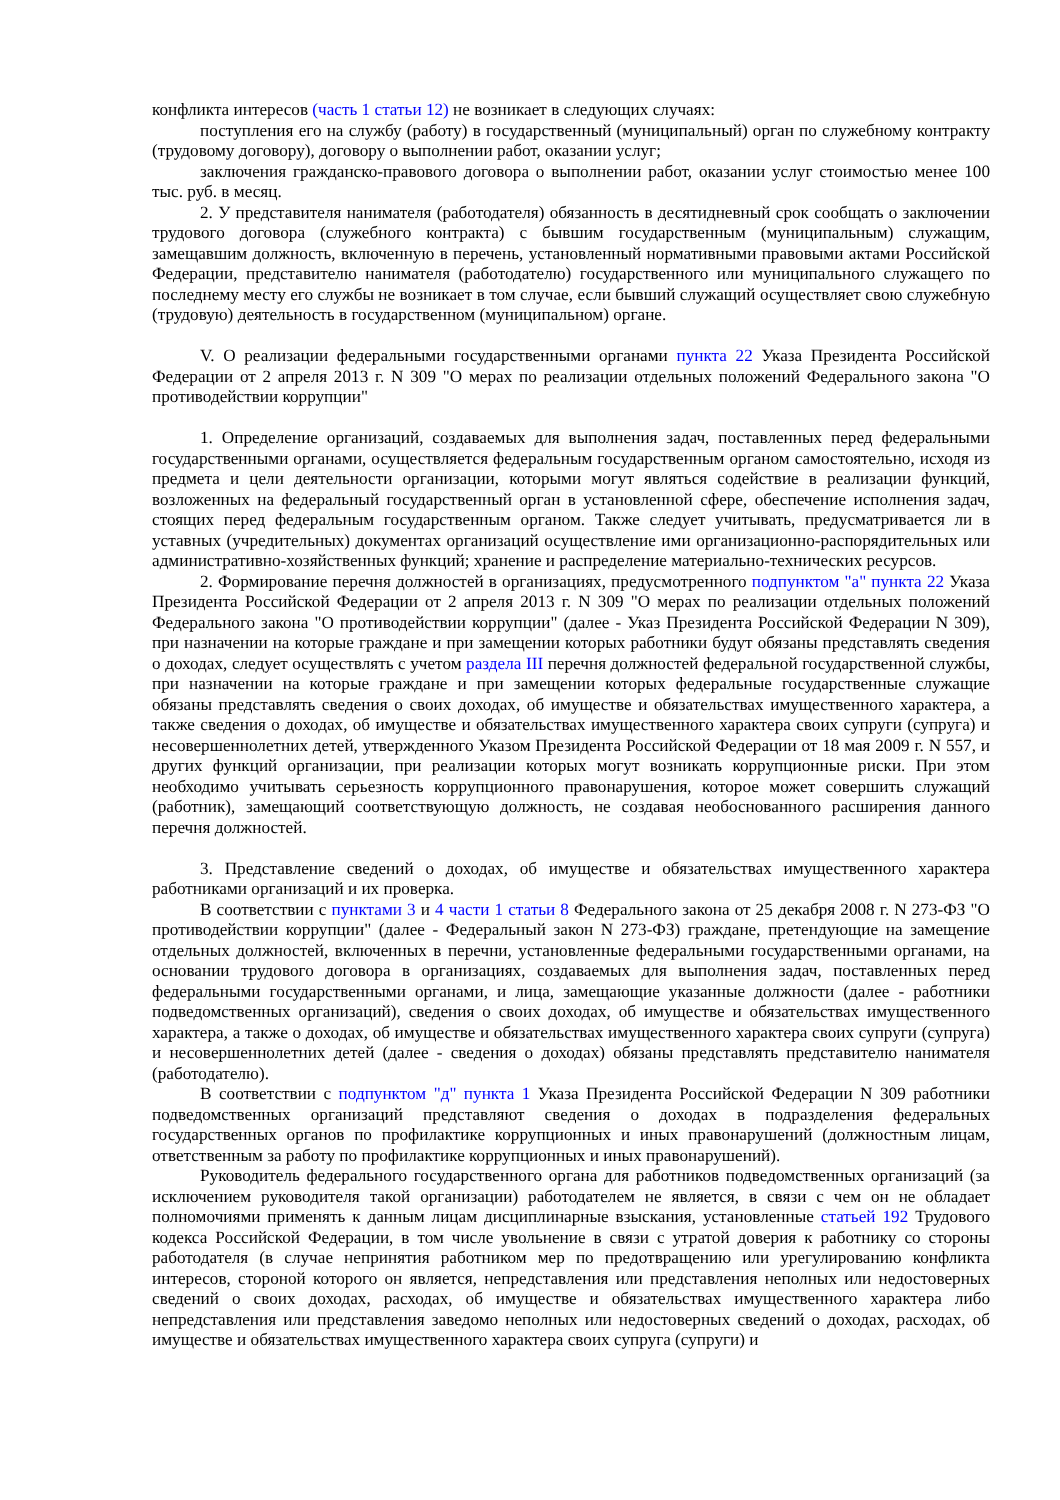конфликта интересов (часть 1 статьи 12) не возникает в следующих случаях:
поступления его на службу (работу) в государственный (муниципальный) орган по служебному контракту (трудовому договору), договору о выполнении работ, оказании услуг;
заключения гражданско-правового договора о выполнении работ, оказании услуг стоимостью менее 100 тыс. руб. в месяц.
2. У представителя нанимателя (работодателя) обязанность в десятидневный срок сообщать о заключении трудового договора (служебного контракта) с бывшим государственным (муниципальным) служащим, замещавшим должность, включенную в перечень, установленный нормативными правовыми актами Российской Федерации, представителю нанимателя (работодателю) государственного или муниципального служащего по последнему месту его службы не возникает в том случае, если бывший служащий осуществляет свою служебную (трудовую) деятельность в государственном (муниципальном) органе.
V. О реализации федеральными государственными органами пункта 22 Указа Президента Российской Федерации от 2 апреля 2013 г. N 309 "О мерах по реализации отдельных положений Федерального закона "О противодействии коррупции"
1. Определение организаций, создаваемых для выполнения задач, поставленных перед федеральными государственными органами, осуществляется федеральным государственным органом самостоятельно, исходя из предмета и цели деятельности организации, которыми могут являться содействие в реализации функций, возложенных на федеральный государственный орган в установленной сфере, обеспечение исполнения задач, стоящих перед федеральным государственным органом. Также следует учитывать, предусматривается ли в уставных (учредительных) документах организаций осуществление ими организационно-распорядительных или административно-хозяйственных функций; хранение и распределение материально-технических ресурсов.
2. Формирование перечня должностей в организациях, предусмотренного подпунктом "а" пункта 22 Указа Президента Российской Федерации от 2 апреля 2013 г. N 309 "О мерах по реализации отдельных положений Федерального закона "О противодействии коррупции" (далее - Указ Президента Российской Федерации N 309), при назначении на которые граждане и при замещении которых работники будут обязаны представлять сведения о доходах, следует осуществлять с учетом раздела III перечня должностей федеральной государственной службы, при назначении на которые граждане и при замещении которых федеральные государственные служащие обязаны представлять сведения о своих доходах, об имуществе и обязательствах имущественного характера, а также сведения о доходах, об имуществе и обязательствах имущественного характера своих супруги (супруга) и несовершеннолетних детей, утвержденного Указом Президента Российской Федерации от 18 мая 2009 г. N 557, и других функций организации, при реализации которых могут возникать коррупционные риски. При этом необходимо учитывать серьезность коррупционного правонарушения, которое может совершить служащий (работник), замещающий соответствующую должность, не создавая необоснованного расширения данного перечня должностей.
3. Представление сведений о доходах, об имуществе и обязательствах имущественного характера работниками организаций и их проверка.
В соответствии с пунктами 3 и 4 части 1 статьи 8 Федерального закона от 25 декабря 2008 г. N 273-ФЗ "О противодействии коррупции" (далее - Федеральный закон N 273-ФЗ) граждане, претендующие на замещение отдельных должностей, включенных в перечни, установленные федеральными государственными органами, на основании трудового договора в организациях, создаваемых для выполнения задач, поставленных перед федеральными государственными органами, и лица, замещающие указанные должности (далее - работники подведомственных организаций), сведения о своих доходах, об имуществе и обязательствах имущественного характера, а также о доходах, об имуществе и обязательствах имущественного характера своих супруги (супруга) и несовершеннолетних детей (далее - сведения о доходах) обязаны представлять представителю нанимателя (работодателю).
В соответствии с подпунктом "д" пункта 1 Указа Президента Российской Федерации N 309 работники подведомственных организаций представляют сведения о доходах в подразделения федеральных государственных органов по профилактике коррупционных и иных правонарушений (должностным лицам, ответственным за работу по профилактике коррупционных и иных правонарушений).
Руководитель федерального государственного органа для работников подведомственных организаций (за исключением руководителя такой организации) работодателем не является, в связи с чем он не обладает полномочиями применять к данным лицам дисциплинарные взыскания, установленные статьей 192 Трудового кодекса Российской Федерации, в том числе увольнение в связи с утратой доверия к работнику со стороны работодателя (в случае непринятия работником мер по предотвращению или урегулированию конфликта интересов, стороной которого он является, непредставления или представления неполных или недостоверных сведений о своих доходах, расходах, об имуществе и обязательствах имущественного характера либо непредставления или представления заведомо неполных или недостоверных сведений о доходах, расходах, об имуществе и обязательствах имущественного характера своих супруга (супруги) и